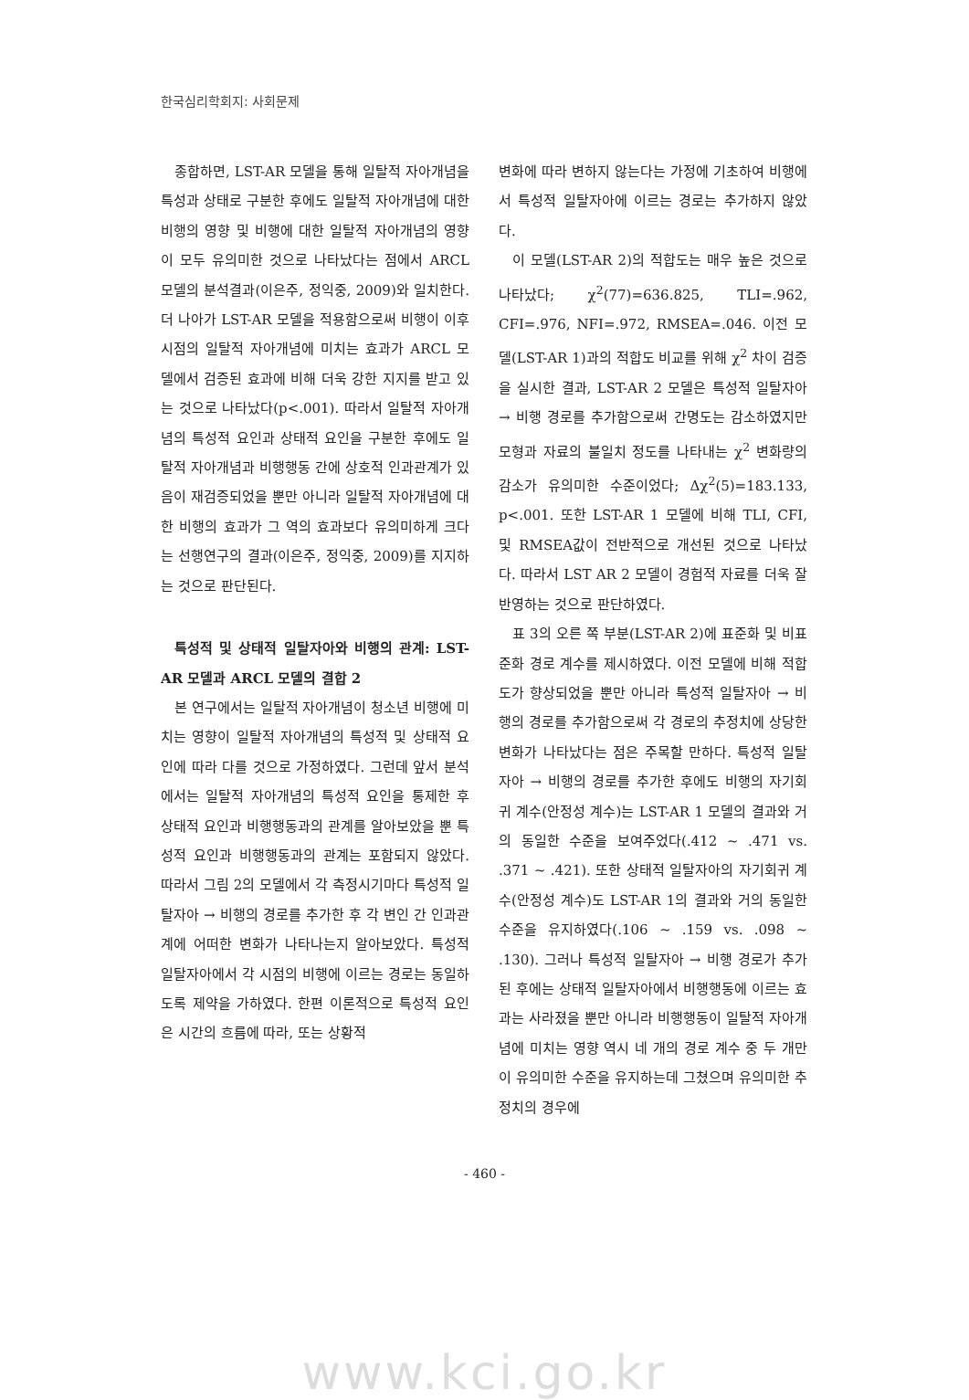한국심리학회지: 사회문제
종합하면, LST-AR 모델을 통해 일탈적 자아개념을 특성과 상태로 구분한 후에도 일탈적 자아개념에 대한 비행의 영향 및 비행에 대한 일탈적 자아개념의 영향이 모두 유의미한 것으로 나타났다는 점에서 ARCL 모델의 분석결과(이은주, 정익중, 2009)와 일치한다. 더 나아가 LST-AR 모델을 적용함으로써 비행이 이후 시점의 일탈적 자아개념에 미치는 효과가 ARCL 모델에서 검증된 효과에 비해 더욱 강한 지지를 받고 있는 것으로 나타났다(p<.001). 따라서 일탈적 자아개념의 특성적 요인과 상태적 요인을 구분한 후에도 일탈적 자아개념과 비행행동 간에 상호적 인과관계가 있음이 재검증되었을 뿐만 아니라 일탈적 자아개념에 대한 비행의 효과가 그 역의 효과보다 유의미하게 크다는 선행연구의 결과(이은주, 정익중, 2009)를 지지하는 것으로 판단된다.
특성적 및 상태적 일탈자아와 비행의 관계: LST-AR 모델과 ARCL 모델의 결합 2
본 연구에서는 일탈적 자아개념이 청소년 비행에 미치는 영향이 일탈적 자아개념의 특성적 및 상태적 요인에 따라 다를 것으로 가정하였다. 그런데 앞서 분석에서는 일탈적 자아개념의 특성적 요인을 통제한 후 상태적 요인과 비행행동과의 관계를 알아보았을 뿐 특성적 요인과 비행행동과의 관계는 포함되지 않았다. 따라서 그림 2의 모델에서 각 측정시기마다 특성적 일탈자아 → 비행의 경로를 추가한 후 각 변인 간 인과관계에 어떠한 변화가 나타나는지 알아보았다. 특성적 일탈자아에서 각 시점의 비행에 이르는 경로는 동일하도록 제약을 가하였다. 한편 이론적으로 특성적 요인은 시간의 흐름에 따라, 또는 상황적
변화에 따라 변하지 않는다는 가정에 기초하여 비행에서 특성적 일탈자아에 이르는 경로는 추가하지 않았다.
이 모델(LST-AR 2)의 적합도는 매우 높은 것으로 나타났다; χ<sup>2</sup>(77)=636.825, TLI=.962, CFI=.976, NFI=.972, RMSEA=.046. 이전 모델(LST-AR 1)과의 적합도 비교를 위해 χ<sup>2</sup> 차이 검증을 실시한 결과, LST-AR 2 모델은 특성적 일탈자아 → 비행 경로를 추가함으로써 간명도는 감소하였지만 모형과 자료의 불일치 정도를 나타내는 χ<sup>2</sup> 변화량의 감소가 유의미한 수준이었다; Δχ<sup>2</sup>(5)=183.133, p<.001. 또한 LST-AR 1 모델에 비해 TLI, CFI, 및 RMSEA값이 전반적으로 개선된 것으로 나타났다. 따라서 LST AR 2 모델이 경험적 자료를 더욱 잘 반영하는 것으로 판단하였다.
표 3의 오른 쪽 부분(LST-AR 2)에 표준화 및 비표준화 경로 계수를 제시하였다. 이전 모델에 비해 적합도가 향상되었을 뿐만 아니라 특성적 일탈자아 → 비행의 경로를 추가함으로써 각 경로의 추정치에 상당한 변화가 나타났다는 점은 주목할 만하다. 특성적 일탈자아 → 비행의 경로를 추가한 후에도 비행의 자기회귀 계수(안정성 계수)는 LST-AR 1 모델의 결과와 거의 동일한 수준을 보여주었다(.412 ~ .471 vs. .371 ~ .421). 또한 상태적 일탈자아의 자기회귀 계수(안정성 계수)도 LST-AR 1의 결과와 거의 동일한 수준을 유지하였다(.106 ~ .159 vs. .098 ~ .130). 그러나 특성적 일탈자아 → 비행 경로가 추가된 후에는 상태적 일탈자아에서 비행행동에 이르는 효과는 사라졌을 뿐만 아니라 비행행동이 일탈적 자아개념에 미치는 영향 역시 네 개의 경로 계수 중 두 개만이 유의미한 수준을 유지하는데 그쳤으며 유의미한 추정치의 경우에
- 460 -
www.kci.go.kr